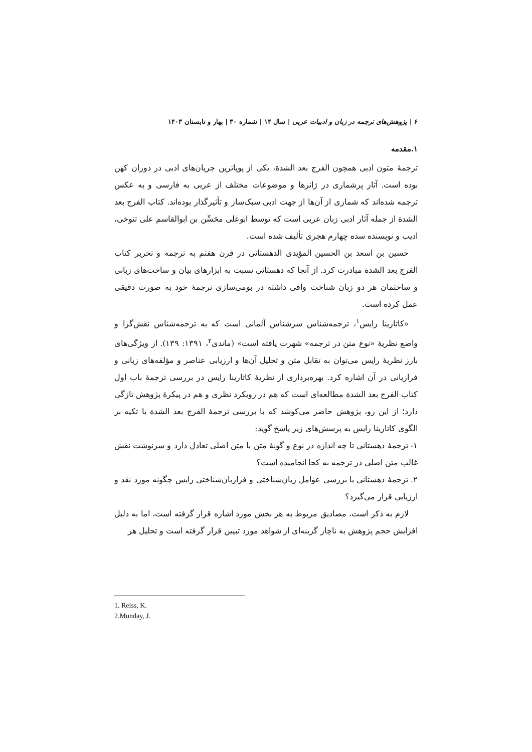۶ | پژوهش‌های ترجمه در زبان و ادبیات عربی | سال ۱۴ | شماره ۳۰ | بهار و تابستان ۱۴۰۳
۱.مقدمه
ترجمهٔ متون ادبی همچون الفرج بعد الشدة، یکی از پویاترین جریان‌های ادبی در دوران کهن بوده است. آثار پرشماری در ژانرها و موضوعات مختلف از عربی به فارسی و به عکس ترجمه شده‌اند که شماری از آن‌ها از جهت ادبی سبک‌ساز و تأثیرگذار بوده‌اند. کتاب الفرج بعد الشدة از جمله آثار ادبی زبان عربی است که توسط ابوعلی محَسِّن بن ابوالقاسم علی تنوخی، ادیب و نویسنده سده چهارم هجری تألیف شده است.
حسین بن اسعد بن الحسین المؤیدی الدهستانی در قرن هفتم به ترجمه و تحریر کتاب الفرج بعد الشدة مبادرت کرد. از آنجا که دهستانی نسبت به ابزارهای بیان و ساخت‌های زبانی و ساختمان هر دو زبان شناخت وافی داشته در بومی‌سازی ترجمهٔ خود به صورت دقیقی عمل کرده است.
«کاتارینا رایس<sup>۱</sup>، ترجمه‌شناس سرشناس آلمانی است که به ترجمه‌شناس نقش‌گرا و واضع نظریهٔ «نوع متن در ترجمه» شهرت یافته است» (ماندی<sup>۲</sup>، ۱۳۹۱: ۱۳۹). از ویژگی‌های بارز نظریهٔ رایس می‌توان به تقابل متن و تحلیل آن‌ها و ارزیابی عناصر و مؤلفه‌های زبانی و فرازبانی در آن اشاره کرد. بهره‌برداری از نظریهٔ کاتارینا رایس در بررسی ترجمهٔ باب اول کتاب الفرج بعد الشدة مطالعه‌ای است که هم در رویکرد نظری و هم در پیکرهٔ پژوهش تازگی دارد؛ از این رو، پژوهش حاضر می‌کوشد که با بررسی ترجمهٔ الفرج بعد الشدة با تکیه بر الگوی کاتارینا رایس به پرسش‌های زیر پاسخ گوید:
۱- ترجمهٔ دهستانی تا چه اندازه در نوع و گونهٔ متن با متن اصلی تعادل دارد و سرنوشت نقش غالب متن اصلی در ترجمه به کجا انجامیده است؟
۲. ترجمهٔ دهستانی با بررسی عوامل زبان‌شناختی و فرازبان‌شناختی رایس چگونه مورد نقد و ارزیابی قرار می‌گیرد؟
لازم به ذکر است، مصادیق مربوط به هر بخش مورد اشاره قرار گرفته است، اما به دلیل افزایش حجم پژوهش به ناچار گزینه‌ای از شواهد مورد تبیین قرار گرفته است و تحلیل هر
1. Reiss, K.
2.Munday, J.